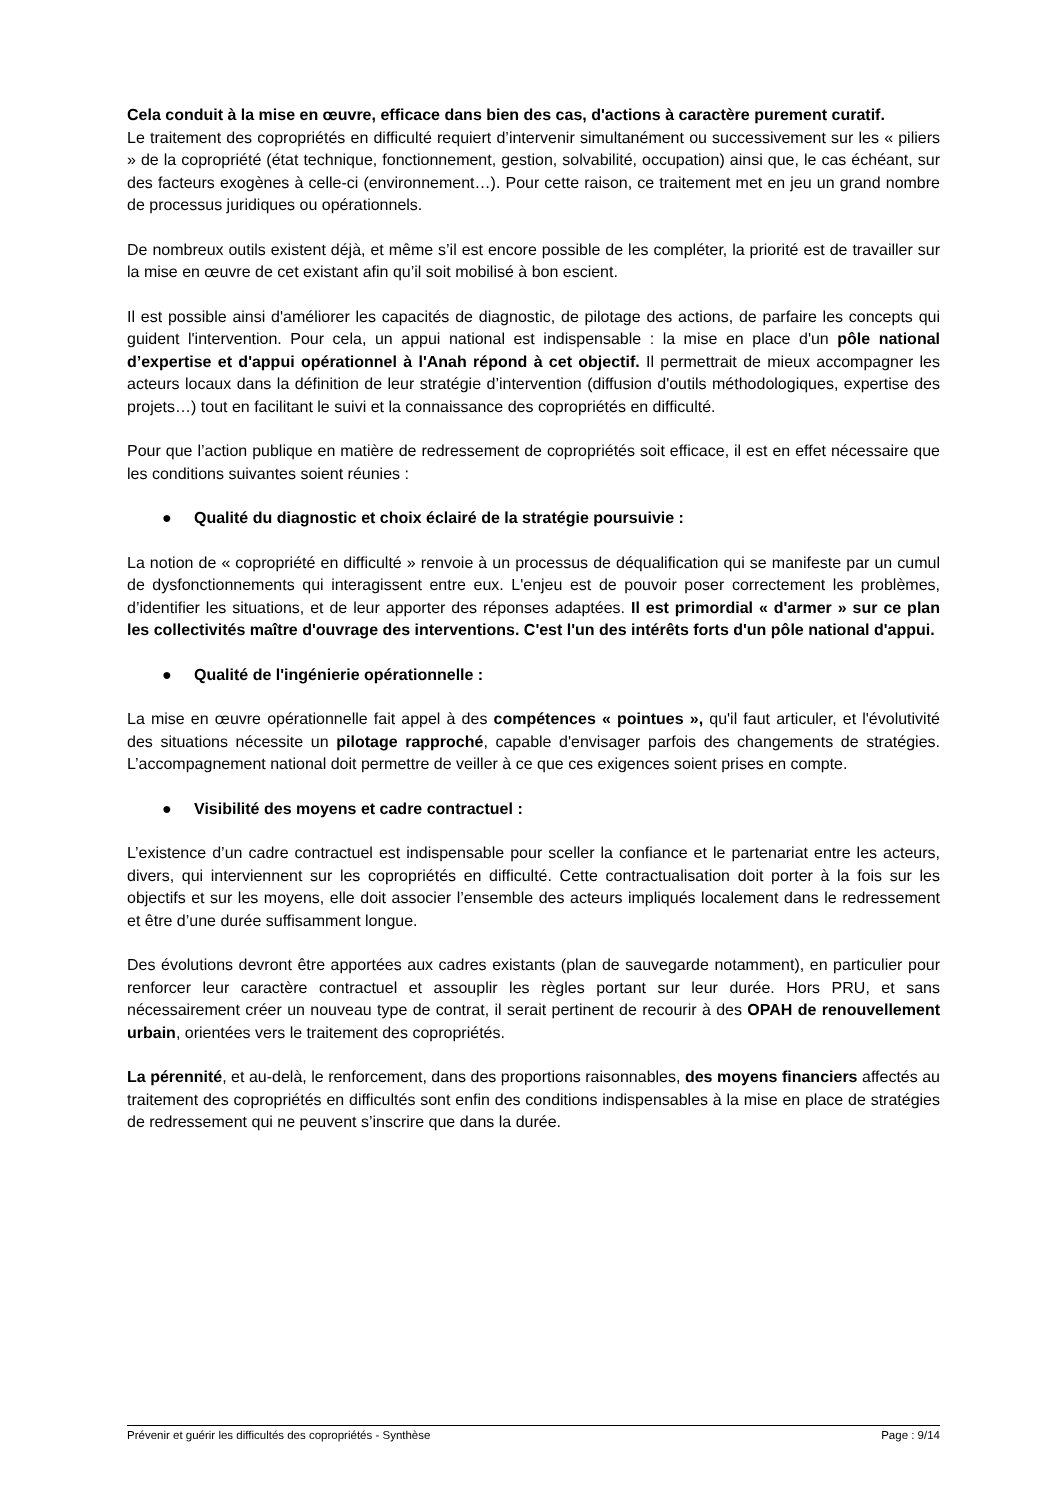Cela conduit à la mise en œuvre, efficace dans bien des cas, d'actions à caractère purement curatif.
Le traitement des copropriétés en difficulté requiert d’intervenir simultanément ou successivement sur les « piliers » de la copropriété (état technique, fonctionnement, gestion, solvabilité, occupation) ainsi que, le cas échéant, sur des facteurs exogènes à celle-ci (environnement…). Pour cette raison, ce traitement met en jeu un grand nombre de processus juridiques ou opérationnels.
De nombreux outils existent déjà, et même s’il est encore possible de les compléter, la priorité est de travailler sur la mise en œuvre de cet existant afin qu’il soit mobilisé à bon escient.
Il est possible ainsi d'améliorer les capacités de diagnostic, de pilotage des actions, de parfaire les concepts qui guident l'intervention. Pour cela, un appui national est indispensable : la mise en place d'un pôle national d’expertise et d'appui opérationnel à l'Anah répond à cet objectif. Il permettrait de mieux accompagner les acteurs locaux dans la définition de leur stratégie d’intervention (diffusion d'outils méthodologiques, expertise des projets…) tout en facilitant le suivi et la connaissance des copropriétés en difficulté.
Pour que l’action publique en matière de redressement de copropriétés soit efficace, il est en effet nécessaire que les conditions suivantes soient réunies :
● Qualité du diagnostic et choix éclairé de la stratégie poursuivie :
La notion de « copropriété en difficulté » renvoie à un processus de déqualification qui se manifeste par un cumul de dysfonctionnements qui interagissent entre eux. L'enjeu est de pouvoir poser correctement les problèmes, d’identifier les situations, et de leur apporter des réponses adaptées. Il est primordial « d'armer » sur ce plan les collectivités maître d'ouvrage des interventions. C'est l'un des intérêts forts d'un pôle national d'appui.
● Qualité de l'ingénierie opérationnelle :
La mise en œuvre opérationnelle fait appel à des compétences « pointues », qu'il faut articuler, et l'évolutivité des situations nécessite un pilotage rapproché, capable d'envisager parfois des changements de stratégies. L’accompagnement national doit permettre de veiller à ce que ces exigences soient prises en compte.
● Visibilité des moyens et cadre contractuel :
L’existence d’un cadre contractuel est indispensable pour sceller la confiance et le partenariat entre les acteurs, divers, qui interviennent sur les copropriétés en difficulté. Cette contractualisation doit porter à la fois sur les objectifs et sur les moyens, elle doit associer l’ensemble des acteurs impliqués localement dans le redressement et être d’une durée suffisamment longue.
Des évolutions devront être apportées aux cadres existants (plan de sauvegarde notamment), en particulier pour renforcer leur caractère contractuel et assouplir les règles portant sur leur durée. Hors PRU, et sans nécessairement créer un nouveau type de contrat, il serait pertinent de recourir à des OPAH de renouvellement urbain, orientées vers le traitement des copropriétés.
La pérennité, et au-delà, le renforcement, dans des proportions raisonnables, des moyens financiers affectés au traitement des copropriétés en difficultés sont enfin des conditions indispensables à la mise en place de stratégies de redressement qui ne peuvent s’inscrire que dans la durée.
Prévenir et guérir les difficultés des copropriétés - Synthèse Page : 9/14